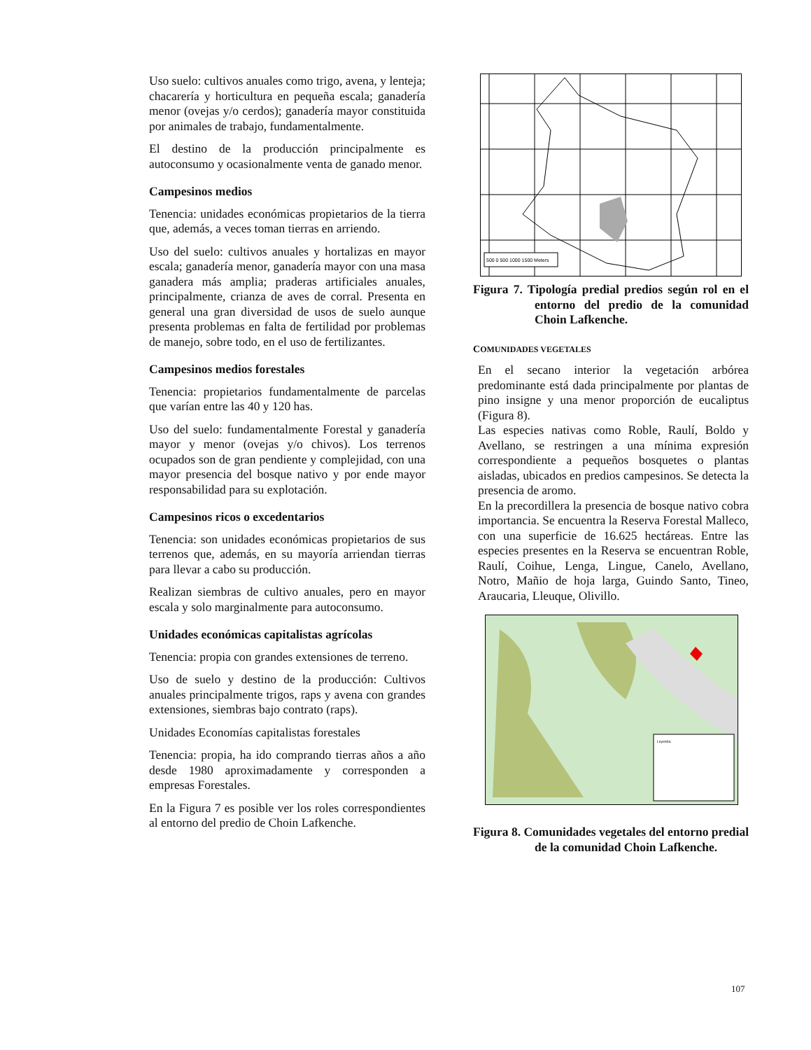Uso suelo: cultivos anuales como trigo, avena, y lenteja; chacarería y horticultura en pequeña escala; ganadería menor (ovejas y/o cerdos); ganadería mayor constituida por animales de trabajo, fundamentalmente.
El destino de la producción principalmente es autoconsumo y ocasionalmente venta de ganado menor.
Campesinos medios
Tenencia: unidades económicas propietarios de la tierra que, además, a veces toman tierras en arriendo.
Uso del suelo: cultivos anuales y hortalizas en mayor escala; ganadería menor, ganadería mayor con una masa ganadera más amplia; praderas artificiales anuales, principalmente, crianza de aves de corral. Presenta en general una gran diversidad de usos de suelo aunque presenta problemas en falta de fertilidad por problemas de manejo, sobre todo, en el uso de fertilizantes.
Campesinos medios forestales
Tenencia: propietarios fundamentalmente de parcelas que varían entre las 40 y 120 has.
Uso del suelo: fundamentalmente Forestal y ganadería mayor y menor (ovejas y/o chivos). Los terrenos ocupados son de gran pendiente y complejidad, con una mayor presencia del bosque nativo y por ende mayor responsabilidad para su explotación.
Campesinos ricos o excedentarios
Tenencia: son unidades económicas propietarios de sus terrenos que, además, en su mayoría arriendan tierras para llevar a cabo su producción.
Realizan siembras de cultivo anuales, pero en mayor escala y solo marginalmente para autoconsumo.
Unidades económicas capitalistas agrícolas
Tenencia: propia con grandes extensiones de terreno.
Uso de suelo y destino de la producción: Cultivos anuales principalmente trigos, raps y avena con grandes extensiones, siembras bajo contrato (raps).
Unidades Economías capitalistas forestales
Tenencia: propia, ha ido comprando tierras años a año desde 1980 aproximadamente y corresponden a empresas Forestales.
En la Figura 7 es posible ver los roles correspondientes al entorno del predio de Choin Lafkenche.
500 0 500 1000 1500 Meters
Figura 7. Tipología predial predios según rol en el entorno del predio de la comunidad Choin Lafkenche.
COMUNIDADES VEGETALES
En el secano interior la vegetación arbórea predominante está dada principalmente por plantas de pino insigne y una menor proporción de eucaliptus (Figura 8).
Las especies nativas como Roble, Raulí, Boldo y Avellano, se restringen a una mínima expresión correspondiente a pequeños bosquetes o plantas aisladas, ubicados en predios campesinos. Se detecta la presencia de aromo.
En la precordillera la presencia de bosque nativo cobra importancia. Se encuentra la Reserva Forestal Malleco, con una superficie de 16.625 hectáreas. Entre las especies presentes en la Reserva se encuentran Roble, Raulí, Coihue, Lenga, Lingue, Canelo, Avellano, Notro, Mañio de hoja larga, Guindo Santo, Tineo, Araucaria, Lleuque, Olivillo.
Leyenda:
Figura 8. Comunidades vegetales del entorno predial de la comunidad Choin Lafkenche.
107